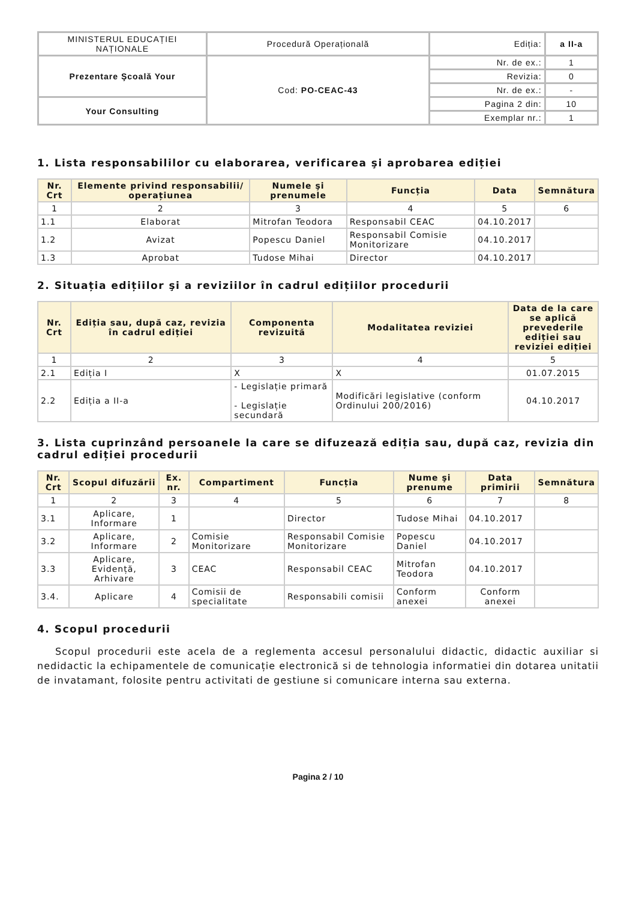| MINISTERUL EDUCAȚIEI NAȚIONALE | Procedură Operațională | Ediția: | a II-a |
| Prezentare Şcoală Your | Cod: PO-CEAC-43 | Nr. de ex.: | 1 |
| | | Revizia: | 0 |
| | | Nr. de ex.: | - |
| Your Consulting | | Pagina 2 din: | 10 |
| | | Exemplar nr.: | 1 |
1. Lista responsabililor cu elaborarea, verificarea şi aprobarea ediției
| Nr. Crt | Elemente privind responsabilii/ operațiunea | Numele şi prenumele | Funcția | Data | Semnătura |
| --- | --- | --- | --- | --- | --- |
| 1 | 2 | 3 | 4 | 5 | 6 |
| 1.1 | Elaborat | Mitrofan Teodora | Responsabil CEAC | 04.10.2017 | |
| 1.2 | Avizat | Popescu Daniel | Responsabil Comisie Monitorizare | 04.10.2017 | |
| 1.3 | Aprobat | Tudose Mihai | Director | 04.10.2017 | |
2. Situația edițiilor şi a reviziilor în cadrul edițiilor procedurii
| Nr. Crt | Ediția sau, după caz, revizia în cadrul ediției | Componenta revizuită | Modalitatea reviziei | Data de la care se aplică prevederile ediției sau reviziei ediției |
| --- | --- | --- | --- | --- |
| 1 | 2 | 3 | 4 | 5 |
| 2.1 | Ediția I | X | X | 01.07.2015 |
| 2.2 | Ediția a II-a | - Legislație primară - Legislație secundară | Modificări legislative (conform Ordinului 200/2016) | 04.10.2017 |
3. Lista cuprinzând persoanele la care se difuzează ediția sau, după caz, revizia din cadrul ediției procedurii
| Nr. Crt | Scopul difuzării | Ex. nr. | Compartiment | Funcția | Nume şi prenume | Data primirii | Semnătura |
| --- | --- | --- | --- | --- | --- | --- | --- |
| 1 | 2 | 3 | 4 | 5 | 6 | 7 | 8 |
| 3.1 | Aplicare, Informare | 1 | | Director | Tudose Mihai | 04.10.2017 | |
| 3.2 | Aplicare, Informare | 2 | Comisie Monitorizare | Responsabil Comisie Monitorizare | Popescu Daniel | 04.10.2017 | |
| 3.3 | Aplicare, Evidență, Arhivare | 3 | CEAC | Responsabil CEAC | Mitrofan Teodora | 04.10.2017 | |
| 3.4. | Aplicare | 4 | Comisii de specialitate | Responsabili comisii | Conform anexei | Conform anexei | |
4. Scopul procedurii
Scopul procedurii este acela de a reglementa accesul personalului didactic, didactic auxiliar si nedidactic la echipamentele de comunicație electronică si de tehnologia informatiei din dotarea unitatii de invatamant, folosite pentru activitati de gestiune si comunicare interna sau externa.
Pagina 2 / 10